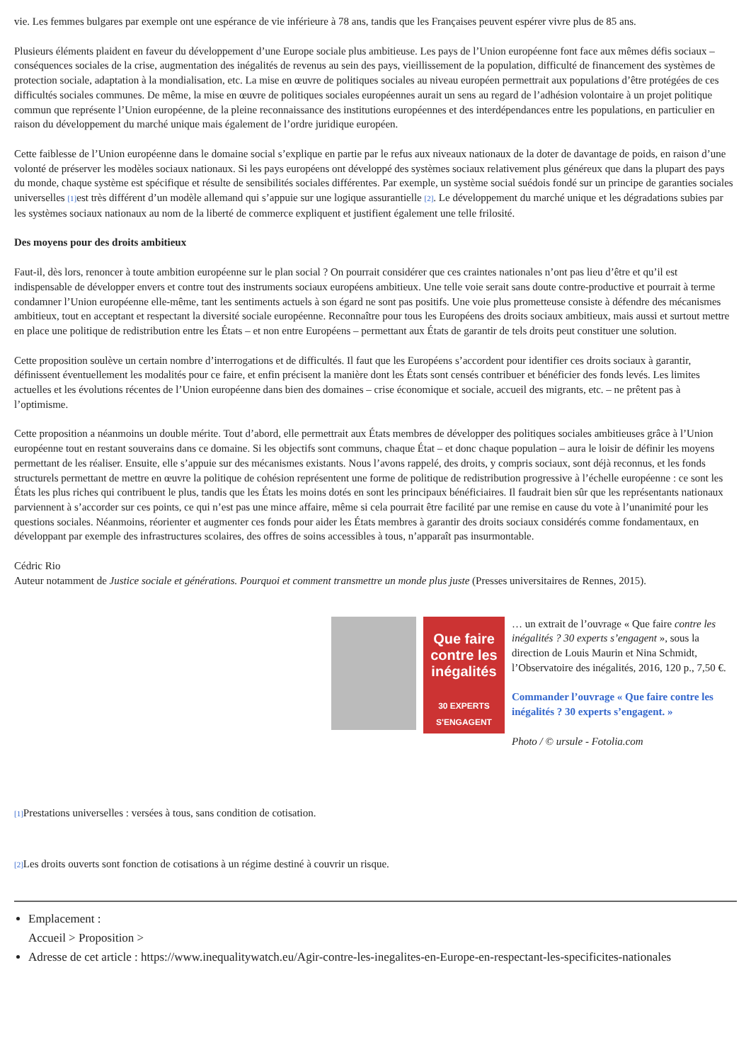vie. Les femmes bulgares par exemple ont une espérance de vie inférieure à 78 ans, tandis que les Françaises peuvent espérer vivre plus de 85 ans.
Plusieurs éléments plaident en faveur du développement d’une Europe sociale plus ambitieuse. Les pays de l’Union européenne font face aux mêmes défis sociaux – conséquences sociales de la crise, augmentation des inégalités de revenus au sein des pays, vieillissement de la population, difficulté de financement des systèmes de protection sociale, adaptation à la mondialisation, etc. La mise en œuvre de politiques sociales au niveau européen permettrait aux populations d’être protégées de ces difficultés sociales communes. De même, la mise en œuvre de politiques sociales européennes aurait un sens au regard de l’adhésion volontaire à un projet politique commun que représente l’Union européenne, de la pleine reconnaissance des institutions européennes et des interdépendances entre les populations, en particulier en raison du développement du marché unique mais également de l’ordre juridique européen.
Cette faiblesse de l’Union européenne dans le domaine social s’explique en partie par le refus aux niveaux nationaux de la doter de davantage de poids, en raison d’une volonté de préserver les modèles sociaux nationaux. Si les pays européens ont développé des systèmes sociaux relativement plus généreux que dans la plupart des pays du monde, chaque système est spécifique et résulte de sensibilités sociales différentes. Par exemple, un système social suédois fondé sur un principe de garanties sociales universelles <sup>[1]</sup>est très différent d’un modèle allemand qui s’appuie sur une logique assurantielle <sup>[2]</sup>. Le développement du marché unique et les dégradations subies par les systèmes sociaux nationaux au nom de la liberté de commerce expliquent et justifient également une telle frilosité.
Des moyens pour des droits ambitieux
Faut-il, dès lors, renoncer à toute ambition européenne sur le plan social ? On pourrait considérer que ces craintes nationales n’ont pas lieu d’être et qu’il est indispensable de développer envers et contre tout des instruments sociaux européens ambitieux. Une telle voie serait sans doute contre-productive et pourrait à terme condamner l’Union européenne elle-même, tant les sentiments actuels à son égard ne sont pas positifs. Une voie plus prometteuse consiste à défendre des mécanismes ambitieux, tout en acceptant et respectant la diversité sociale européenne. Reconnaître pour tous les Européens des droits sociaux ambitieux, mais aussi et surtout mettre en place une politique de redistribution entre les États – et non entre Européens – permettant aux États de garantir de tels droits peut constituer une solution.
Cette proposition soulève un certain nombre d’interrogations et de difficultés. Il faut que les Européens s’accordent pour identifier ces droits sociaux à garantir, définissent éventuellement les modalités pour ce faire, et enfin précisent la manière dont les États sont censés contribuer et bénéficier des fonds levés. Les limites actuelles et les évolutions récentes de l’Union européenne dans bien des domaines – crise économique et sociale, accueil des migrants, etc. – ne prêtent pas à l’optimisme.
Cette proposition a néanmoins un double mérite. Tout d’abord, elle permettrait aux États membres de développer des politiques sociales ambitieuses grâce à l’Union européenne tout en restant souverains dans ce domaine. Si les objectifs sont communs, chaque État – et donc chaque population – aura le loisir de définir les moyens permettant de les réaliser. Ensuite, elle s’appuie sur des mécanismes existants. Nous l’avons rappelé, des droits, y compris sociaux, sont déjà reconnus, et les fonds structurels permettant de mettre en œuvre la politique de cohésion représentent une forme de politique de redistribution progressive à l’échelle européenne : ce sont les États les plus riches qui contribuent le plus, tandis que les États les moins dotés en sont les principaux bénéficiaires. Il faudrait bien sûr que les représentants nationaux parviennent à s’accorder sur ces points, ce qui n’est pas une mince affaire, même si cela pourrait être facilité par une remise en cause du vote à l’unanimité pour les questions sociales. Néanmoins, réorienter et augmenter ces fonds pour aider les États membres à garantir des droits sociaux considérés comme fondamentaux, en développant par exemple des infrastructures scolaires, des offres de soins accessibles à tous, n’apparaît pas insurmontable.
Cédric Rio
Auteur notamment de Justice sociale et générations. Pourquoi et comment transmettre un monde plus juste (Presses universitaires de Rennes, 2015).
Que faire contre les inégalités
30 EXPERTS S'ENGAGENT
… un extrait de l’ouvrage « Que faire contre les inégalités ? 30 experts s’engagent », sous la direction de Louis Maurin et Nina Schmidt, l’Observatoire des inégalités, 2016, 120 p., 7,50 €.
Commander l’ouvrage « Que faire contre les inégalités ? 30 experts s’engagent. »
Photo / © ursule - Fotolia.com
<sup>[1]</sup> Prestations universelles : versées à tous, sans condition de cotisation.
<sup>[2]</sup> Les droits ouverts sont fonction de cotisations à un régime destiné à couvrir un risque.
Emplacement :
Accueil > Proposition >
Adresse de cet article : https://www.inequalitywatch.eu/Agir-contre-les-inegalites-en-Europe-en-respectant-les-specificites-nationales